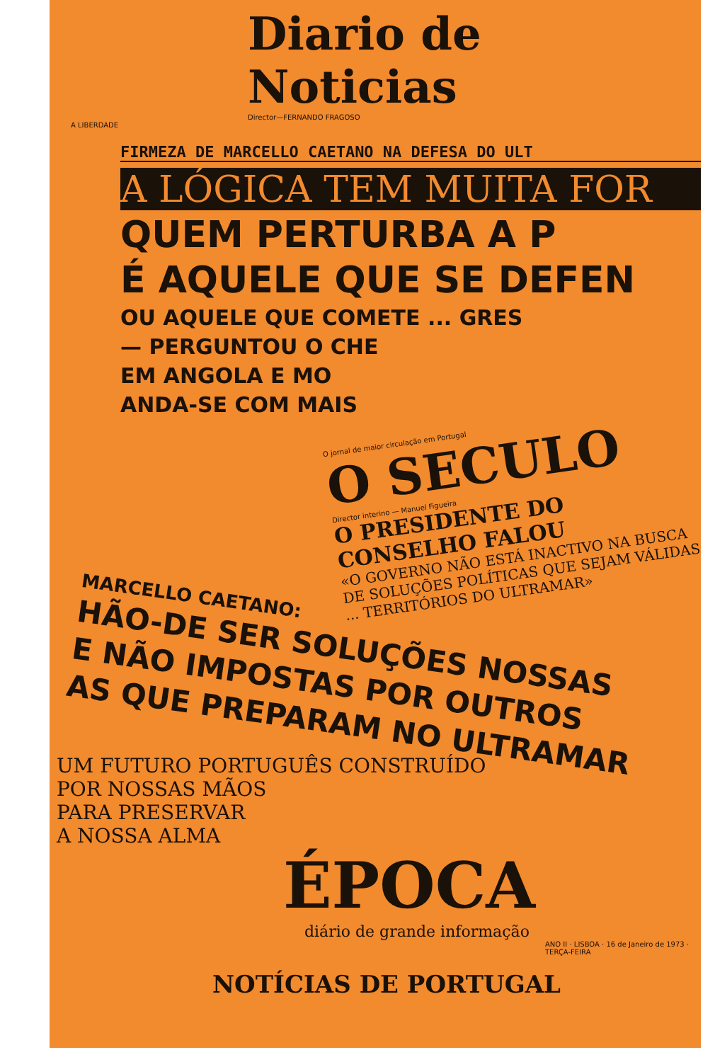Diario de Noticias
Director—FERNANDO FRAGOSO
A LIBERDADE
FIRMEZA DE MARCELLO CAETANO NA DEFESA DO ULT
A LÓGICA TEM MUITA FOR
QUEM PERTURBA A P
É AQUELE QUE SE DEFEN
OU AQUELE QUE COMETE ... GRES
— PERGUNTOU O CHE
EM ANGOLA E MO
ANDA-SE COM MAIS
O jornal de maior circulação em Portugal
O SECULO
Director interino — Manuel Figueira
O PRESIDENTE DO CONSELHO FALOU
«O GOVERNO NÃO ESTÁ INACTIVO NA BUSCA DE SOLUÇÕES POLÍTICAS QUE SEJAM VÁLIDAS ... TERRITÓRIOS DO ULTRAMAR»
MARCELLO CAETANO:
HÃO-DE SER SOLUÇÕES NOSSAS
E NÃO IMPOSTAS POR OUTROS
AS QUE PREPARAM NO ULTRAMAR
UM FUTURO PORTUGUÊS CONSTRUÍDO
POR NOSSAS MÃOS
PARA PRESERVAR
A NOSSA ALMA
ÉPOCA
diário de grande informação
ANO II · LISBOA · 16 de Janeiro de 1973 · TERÇA-FEIRA
NOTÍCIAS DE PORTUGAL